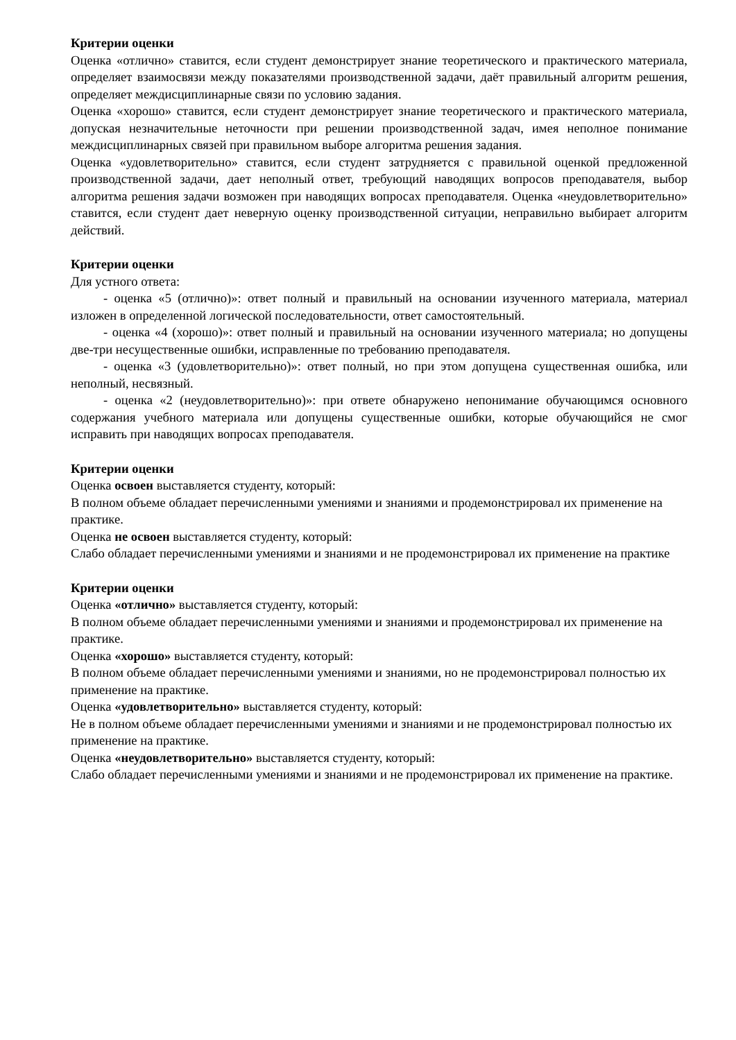Критерии оценки
Оценка «отлично» ставится, если студент демонстрирует знание теоретического и практического материала, определяет взаимосвязи между показателями производственной задачи, даёт правильный алгоритм решения, определяет междисциплинарные связи по условию задания.
Оценка «хорошо» ставится, если студент демонстрирует знание теоретического и практического материала, допуская незначительные неточности при решении производственной задач, имея неполное понимание междисциплинарных связей при правильном выборе алгоритма решения задания.
Оценка «удовлетворительно» ставится, если студент затрудняется с правильной оценкой предложенной производственной задачи, дает неполный ответ, требующий наводящих вопросов преподавателя, выбор алгоритма решения задачи возможен при наводящих вопросах преподавателя. Оценка «неудовлетворительно» ставится, если студент дает неверную оценку производственной ситуации, неправильно выбирает алгоритм действий.
Критерии оценки
Для устного ответа:
- оценка «5 (отлично)»: ответ полный и правильный на основании изученного материала, материал изложен в определенной логической последовательности, ответ самостоятельный.
- оценка «4 (хорошо)»: ответ полный и правильный на основании изученного материала; но допущены две-три несущественные ошибки, исправленные по требованию преподавателя.
- оценка «3 (удовлетворительно)»: ответ полный, но при этом допущена существенная ошибка, или неполный, несвязный.
- оценка «2 (неудовлетворительно)»: при ответе обнаружено непонимание обучающимся основного содержания учебного материала или допущены существенные ошибки, которые обучающийся не смог исправить при наводящих вопросах преподавателя.
Критерии оценки
Оценка освоен выставляется студенту, который:
В полном объеме обладает перечисленными умениями и знаниями и продемонстрировал их применение на практике.
Оценка не освоен выставляется студенту, который:
Слабо обладает перечисленными умениями и знаниями и не продемонстрировал их применение на практике
Критерии оценки
Оценка «отлично» выставляется студенту, который:
В полном объеме обладает перечисленными умениями и знаниями и продемонстрировал их применение на практике.
Оценка «хорошо» выставляется студенту, который:
В полном объеме обладает перечисленными умениями и знаниями, но не продемонстрировал полностью их применение на практике.
Оценка «удовлетворительно» выставляется студенту, который:
Не в полном объеме обладает перечисленными умениями и знаниями и не продемонстрировал полностью их применение на практике.
Оценка «неудовлетворительно» выставляется студенту, который:
Слабо обладает перечисленными умениями и знаниями и не продемонстрировал их применение на практике.